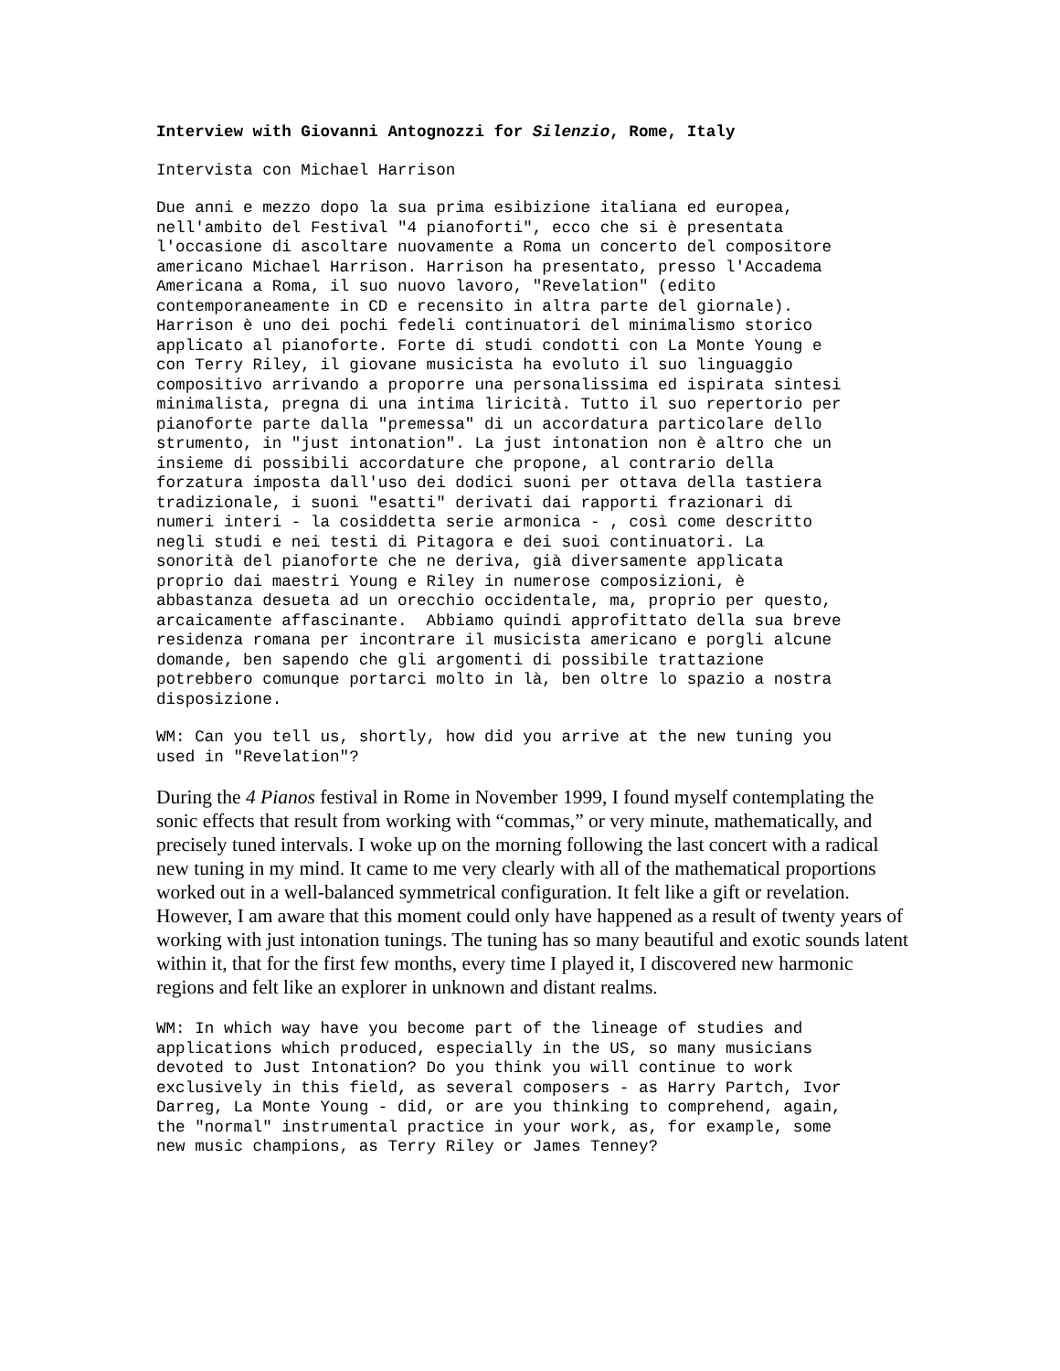Interview with Giovanni Antognozzi for Silenzio, Rome, Italy
Intervista con Michael Harrison
Due anni e mezzo dopo la sua prima esibizione italiana ed europea, nell'ambito del Festival "4 pianoforti", ecco che si è presentata l'occasione di ascoltare nuovamente a Roma un concerto del compositore americano Michael Harrison. Harrison ha presentato, presso l'Accadema Americana a Roma, il suo nuovo lavoro, "Revelation" (edito contemporaneamente in CD e recensito in altra parte del giornale). Harrison è uno dei pochi fedeli continuatori del minimalismo storico applicato al pianoforte. Forte di studi condotti con La Monte Young e con Terry Riley, il giovane musicista ha evoluto il suo linguaggio compositivo arrivando a proporre una personalissima ed ispirata sintesi minimalista, pregna di una intima liricità. Tutto il suo repertorio per pianoforte parte dalla "premessa" di un accordatura particolare dello strumento, in "just intonation". La just intonation non è altro che un insieme di possibili accordature che propone, al contrario della forzatura imposta dall'uso dei dodici suoni per ottava della tastiera tradizionale, i suoni "esatti" derivati dai rapporti frazionari di numeri interi - la cosiddetta serie armonica - , così come descritto negli studi e nei testi di Pitagora e dei suoi continuatori. La sonorità del pianoforte che ne deriva, già diversamente applicata proprio dai maestri Young e Riley in numerose composizioni, è abbastanza desueta ad un orecchio occidentale, ma, proprio per questo, arcaicamente affascinante. Abbiamo quindi approfittato della sua breve residenza romana per incontrare il musicista americano e porgli alcune domande, ben sapendo che gli argomenti di possibile trattazione potrebbero comunque portarci molto in là, ben oltre lo spazio a nostra disposizione.
WM: Can you tell us, shortly, how did you arrive at the new tuning you used in "Revelation"?
During the 4 Pianos festival in Rome in November 1999, I found myself contemplating the sonic effects that result from working with “commas,” or very minute, mathematically, and precisely tuned intervals. I woke up on the morning following the last concert with a radical new tuning in my mind. It came to me very clearly with all of the mathematical proportions worked out in a well-balanced symmetrical configuration. It felt like a gift or revelation. However, I am aware that this moment could only have happened as a result of twenty years of working with just intonation tunings. The tuning has so many beautiful and exotic sounds latent within it, that for the first few months, every time I played it, I discovered new harmonic regions and felt like an explorer in unknown and distant realms.
WM: In which way have you become part of the lineage of studies and applications which produced, especially in the US, so many musicians devoted to Just Intonation? Do you think you will continue to work exclusively in this field, as several composers - as Harry Partch, Ivor Darreg, La Monte Young - did, or are you thinking to comprehend, again, the "normal" instrumental practice in your work, as, for example, some new music champions, as Terry Riley or James Tenney?